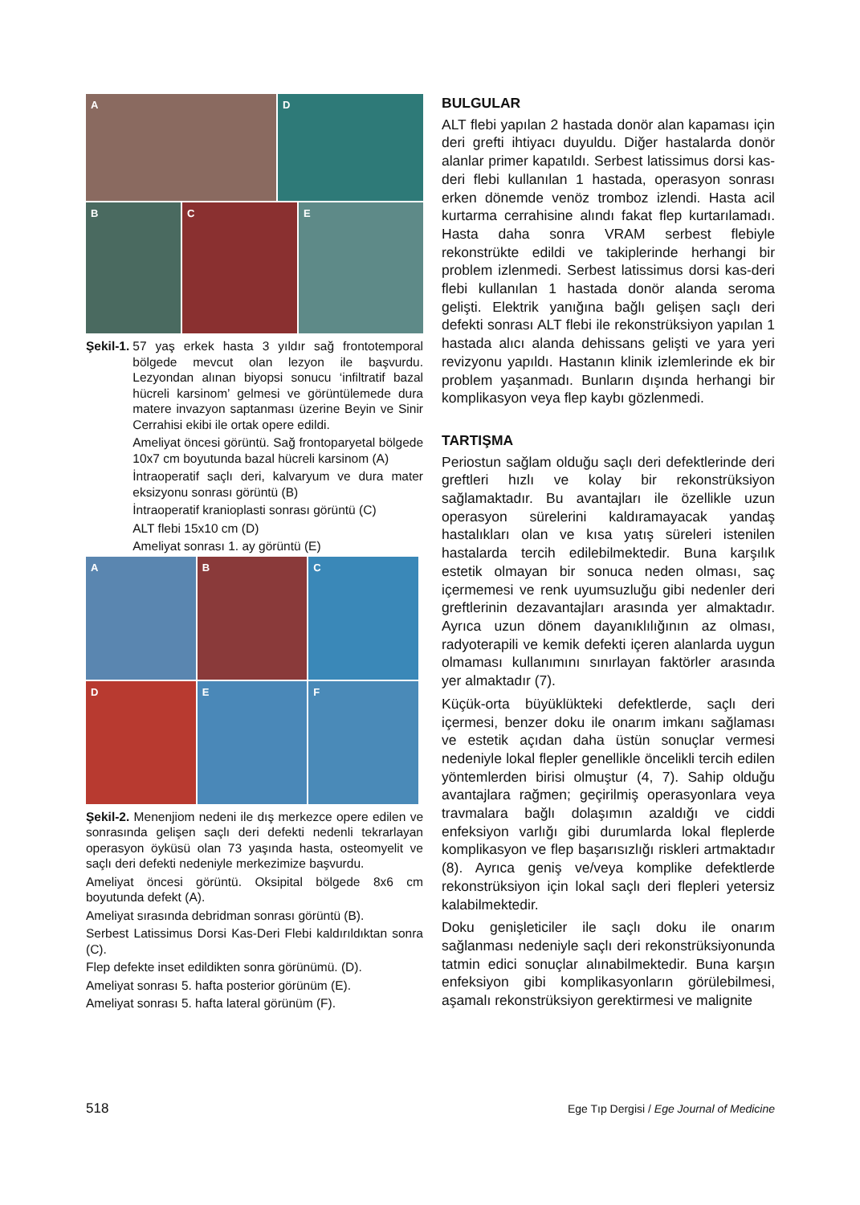A
D
B
C
E
Şekil-1. 57 yaş erkek hasta 3 yıldır sağ frontotemporal bölgede mevcut olan lezyon ile başvurdu. Lezyondan alınan biyopsi sonucu ‘infiltratif bazal hücreli karsinom’ gelmesi ve görüntülemede dura matere invazyon saptanması üzerine Beyin ve Sinir Cerrahisi ekibi ile ortak opere edildi.
Ameliyat öncesi görüntü. Sağ frontoparyetal bölgede 10x7 cm boyutunda bazal hücreli karsinom (A)
İntraoperatif saçlı deri, kalvaryum ve dura mater eksizyonu sonrası görüntü (B)
İntraoperatif kranioplasti sonrası görüntü (C)
ALT flebi 15x10 cm (D)
Ameliyat sonrası 1. ay görüntü (E)
A
B
C
D
E
F
Şekil-2. Menenjiom nedeni ile dış merkezce opere edilen ve sonrasında gelişen saçlı deri defekti nedenli tekrarlayan operasyon öyküsü olan 73 yaşında hasta, osteomyelit ve saçlı deri defekti nedeniyle merkezimize başvurdu.
Ameliyat öncesi görüntü. Oksipital bölgede 8x6 cm boyutunda defekt (A).
Ameliyat sırasında debridman sonrası görüntü (B).
Serbest Latissimus Dorsi Kas-Deri Flebi kaldırıldıktan sonra (C).
Flep defekte inset edildikten sonra görünümü. (D).
Ameliyat sonrası 5. hafta posterior görünüm (E).
Ameliyat sonrası 5. hafta lateral görünüm (F).
BULGULAR
ALT flebi yapılan 2 hastada donör alan kapaması için deri grefti ihtiyacı duyuldu. Diğer hastalarda donör alanlar primer kapatıldı. Serbest latissimus dorsi kas-deri flebi kullanılan 1 hastada, operasyon sonrası erken dönemde venöz tromboz izlendi. Hasta acil kurtarma cerrahisine alındı fakat flep kurtarılamadı. Hasta daha sonra VRAM serbest flebiyle rekonstrükte edildi ve takiplerinde herhangi bir problem izlenmedi. Serbest latissimus dorsi kas-deri flebi kullanılan 1 hastada donör alanda seroma gelişti. Elektrik yanığına bağlı gelişen saçlı deri defekti sonrası ALT flebi ile rekonstrüksiyon yapılan 1 hastada alıcı alanda dehissans gelişti ve yara yeri revizyonu yapıldı. Hastanın klinik izlemlerinde ek bir problem yaşanmadı. Bunların dışında herhangi bir komplikasyon veya flep kaybı gözlenmedi.
TARTIŞMA
Periostun sağlam olduğu saçlı deri defektlerinde deri greftleri hızlı ve kolay bir rekonstrüksiyon sağlamaktadır. Bu avantajları ile özellikle uzun operasyon sürelerini kaldıramayacak yandaş hastalıkları olan ve kısa yatış süreleri istenilen hastalarda tercih edilebilmektedir. Buna karşılık estetik olmayan bir sonuca neden olması, saç içermemesi ve renk uyumsuzluğu gibi nedenler deri greftlerinin dezavantajları arasında yer almaktadır. Ayrıca uzun dönem dayanıklılığının az olması, radyoterapili ve kemik defekti içeren alanlarda uygun olmaması kullanımını sınırlayan faktörler arasında yer almaktadır (7).
Küçük-orta büyüklükteki defektlerde, saçlı deri içermesi, benzer doku ile onarım imkanı sağlaması ve estetik açıdan daha üstün sonuçlar vermesi nedeniyle lokal flepler genellikle öncelikli tercih edilen yöntemlerden birisi olmuştur (4, 7). Sahip olduğu avantajlara rağmen; geçirilmiş operasyonlara veya travmalara bağlı dolaşımın azaldığı ve ciddi enfeksiyon varlığı gibi durumlarda lokal fleplerde komplikasyon ve flep başarısızlığı riskleri artmaktadır (8). Ayrıca geniş ve/veya komplike defektlerde rekonstrüksiyon için lokal saçlı deri flepleri yetersiz kalabilmektedir.
Doku genişleticiler ile saçlı doku ile onarım sağlanması nedeniyle saçlı deri rekonstrüksiyonunda tatmin edici sonuçlar alınabilmektedir. Buna karşın enfeksiyon gibi komplikasyonların görülebilmesi, aşamalı rekonstrüksiyon gerektirmesi ve malignite
518 Ege Tıp Dergisi / Ege Journal of Medicine